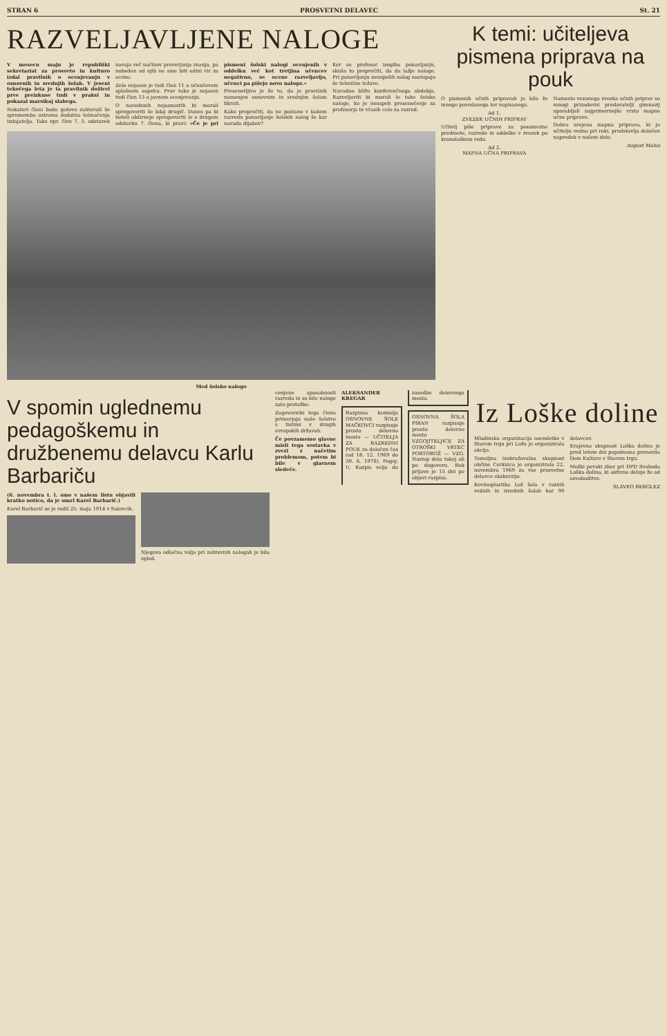STRAN 6 PROSVETNI DELAVEC St. 21
RAZVELJAVLJENE NALOGE
V mesecu maju je republiški sekretariat za prosveto in kulturo izdal pravilnik o ocenjevanju v osnovnih in srednjih šolah. V jeseni tekočega leta je ta pravilnik doživel prve preizkuse tudi v praksi in pokazal marsikaj slabega.
Nekateri členi bodo gotovo zahtevali še spremembo oziroma dodatna tolmačenja izdajatelja. Tako npr. člen 7, 3. odstavek navaja več načinov preverjanja znanja, pa nobeden od njih ne sme biti edini vir za oceno.
Zelo nejasen je tudi člen 11 o učenčevem splošnem uspehu. Prav tako je nejasen tudi člen 13 o javnem ocenjevanju.
O navedenih nejasnostih bi morali spregovoriti še kdaj drugič. Danes pa bi hoteli obširneje spregovoriti le o drugem odstavku 7. člena, ki pravi: »Če je pri pismeni šolski nalogi ocenjenih v oddelku več kot tretjina učencev negativno, se ocene razveljavijo, učenci pa pišejo novo nalogo.«
Presenetljivo je že to, da je pravilnik namenjen osnovnim in srednjim šolam hkrati.
Kako preprečiti, da ne postane v kakem razredu ponavljanje šolskih nalog še kar navada dijakov?
Ker se profesor izogiba ponavljanju, skuša to preprečiti, da da lažje naloge. Pri ponavljanju neuspelih nalog nastopajo še tehnične težave.
Navadno bližu konferenčnega obdobja. Razveljaviti bi morali le take šolske naloge, ko je neuspeh presenečenje za profesorja in včasih celo za razred.
Med šolsko nalogo
K temi: učiteljeva pismena priprava na pouk
O pismenih učnih pripravah je bilo že mnogo povedanega ter napisanega.
Ad 1.
ZVEZEK UČNIH PRIPRAV
Učitelj piše priprave za posamezne predmete, razrede in oddelke v zvezek po kronološkem redu.
Ad 2.
MAPNA UČNA PRIPRAVA
Namesto vezanega zvezka učnih priprav so mnogi prizadevni predavatelji gimnazij uporabljali najprimernejšo vrsto mapne učne priprave.
Dobro urejena mapna priprava, ki jo učitelju vedno pri roki, predstavlja določen napredek v našem delu.
August Malus
V spomin uglednemu pedagoškemu in družbenemu delavcu Karlu Barbariču
(6. novembra t. l. smo v našem listu objavili kratko notico, da je umrl Karel Barbarič.)
Karel Barbarič se je rodil 25. maja 1914 v Salovcih.
Njegova odločna volja pri zahtevnih nalogah je bila zgled.
cenjene sposobnosti razreda in so bile naloge zato pretežke.
Zagovorniki tega člena primerjajo naše šolstvo s tistimi v drugih evropskih državah.
Če povzamemo glavne misli tega sestavka v zvezi z načetim problemom, potem bi bile v glavnem sledeče.
ALEKSANDER KREGAR
Razpisna komisija OSNOVNE ŠOLE MAČKOVCI razpisuje prosto delovno mesto — UČITELJA ZA RAZREDNI POUK za določen čas (od 18. 12. 1969 do 30. 6. 1970). Pogoj: U. Razpis velja do zasedbe delovnega mesta.
OSNOVNA ŠOLA PIRAN razpisuje prosto delovno mesto VZGOJITELJICE ZA OTROŠKI VRTEC PORTOROŽ — VZG. Nastop dela takoj ali po dogovoru. Rok prijave je 15 dni po objavi razpisa.
Iz Loške doline
Mladinska organizacija osemletke v Starem trgu pri Ložu je organizirala akcijo.
Temeljna izobraževalna skupnost občine Cerknica je organizirala 22. novembra 1969 za vse prosvetne delavce ekskurzijo.
Kovinoplastika Lož šola v raznih rednih in izrednih šolah kar 90 delavcev.
Krajevna skupnost Loška dolina je pred letom dni popolnoma prenovila Dom Kulture v Starem trgu.
Moški pevski zbor pri DPD Svoboda Loška dolina, ki aktivno deluje že od osvoboditve.
SLAVKO BERGLEZ